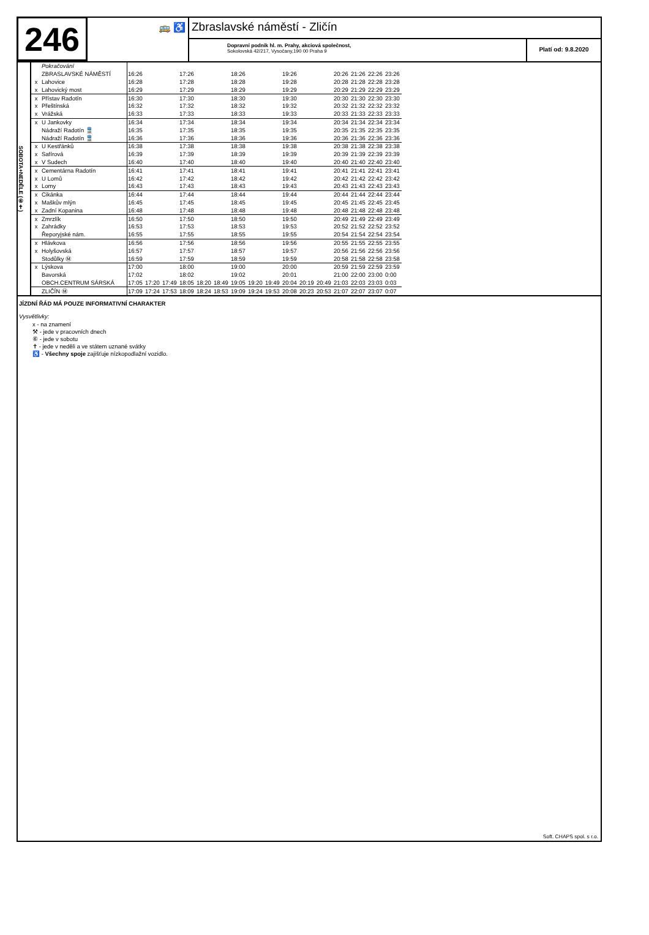246
🚌 ♿
Zbraslavské náměstí - Zličín
Dopravní podnik hl. m. Prahy, akciová společnost,
Sokolovská 42/217, Vysočany,190 00 Praha 9
Platí od: 9.8.2020
SOBOTA+NEDĚLE (⑥✝)
| | Pokračování | | | | | | | | | | | | | | | | |
| | ZBRASLAVSKÉ NÁMĚSTÍ | 16:26 | | | 17:26 | | | 18:26 | | | 19:26 | | | 20:26 | 21:26 | 22:26 | 23:26 |
| x | Lahovice | 16:28 | | | 17:28 | | | 18:28 | | | 19:28 | | | 20:28 | 21:28 | 22:28 | 23:28 |
| x | Lahovický most | 16:29 | | | 17:29 | | | 18:29 | | | 19:29 | | | 20:29 | 21:29 | 22:29 | 23:29 |
| x | Přístav Radotín | 16:30 | | | 17:30 | | | 18:30 | | | 19:30 | | | 20:30 | 21:30 | 22:30 | 23:30 |
| x | Přeštínská | 16:32 | | | 17:32 | | | 18:32 | | | 19:32 | | | 20:32 | 21:32 | 22:32 | 23:32 |
| x | Vrážská | 16:33 | | | 17:33 | | | 18:33 | | | 19:33 | | | 20:33 | 21:33 | 22:33 | 23:33 |
| x | U Jankovky | 16:34 | | | 17:34 | | | 18:34 | | | 19:34 | | | 20:34 | 21:34 | 22:34 | 23:34 |
| | Nádraží Radotín 🚆 | 16:35 | | | 17:35 | | | 18:35 | | | 19:35 | | | 20:35 | 21:35 | 22:35 | 23:35 |
| | Nádraží Radotín 🚆 | 16:36 | | | 17:36 | | | 18:36 | | | 19:36 | | | 20:36 | 21:36 | 22:36 | 23:36 |
| x | U Kestřánků | 16:38 | | | 17:38 | | | 18:38 | | | 19:38 | | | 20:38 | 21:38 | 22:38 | 23:38 |
| x | Safírová | 16:39 | | | 17:39 | | | 18:39 | | | 19:39 | | | 20:39 | 21:39 | 22:39 | 23:39 |
| x | V Sudech | 16:40 | | | 17:40 | | | 18:40 | | | 19:40 | | | 20:40 | 21:40 | 22:40 | 23:40 |
| x | Cementárna Radotín | 16:41 | | | 17:41 | | | 18:41 | | | 19:41 | | | 20:41 | 21:41 | 22:41 | 23:41 |
| x | U Lomů | 16:42 | | | 17:42 | | | 18:42 | | | 19:42 | | | 20:42 | 21:42 | 22:42 | 23:42 |
| x | Lomy | 16:43 | | | 17:43 | | | 18:43 | | | 19:43 | | | 20:43 | 21:43 | 22:43 | 23:43 |
| x | Cikánka | 16:44 | | | 17:44 | | | 18:44 | | | 19:44 | | | 20:44 | 21:44 | 22:44 | 23:44 |
| x | Maškův mlýn | 16:45 | | | 17:45 | | | 18:45 | | | 19:45 | | | 20:45 | 21:45 | 22:45 | 23:45 |
| x | Zadní Kopanina | 16:48 | | | 17:48 | | | 18:48 | | | 19:48 | | | 20:48 | 21:48 | 22:48 | 23:48 |
| x | Zmrzlík | 16:50 | | | 17:50 | | | 18:50 | | | 19:50 | | | 20:49 | 21:49 | 22:49 | 23:49 |
| x | Zahrádky | 16:53 | | | 17:53 | | | 18:53 | | | 19:53 | | | 20:52 | 21:52 | 22:52 | 23:52 |
| | Řeporyjské nám. | 16:55 | | | 17:55 | | | 18:55 | | | 19:55 | | | 20:54 | 21:54 | 22:54 | 23:54 |
| x | Hlávkova | 16:56 | | | 17:56 | | | 18:56 | | | 19:56 | | | 20:55 | 21:55 | 22:55 | 23:55 |
| x | Holyšovská | 16:57 | | | 17:57 | | | 18:57 | | | 19:57 | | | 20:56 | 21:56 | 22:56 | 23:56 |
| | Stodůlky Ⓜ | 16:59 | | | 17:59 | | | 18:59 | | | 19:59 | | | 20:58 | 21:58 | 22:58 | 23:58 |
| x | Lýskova | 17:00 | | | 18:00 | | | 19:00 | | | 20:00 | | | 20:59 | 21:59 | 22:59 | 23:59 |
| | Bavorská | 17:02 | | | 18:02 | | | 19:02 | | | 20:01 | | | 21:00 | 22:00 | 23:00 | 0:00 |
| | OBCH.CENTRUM SÁRSKÁ | 17:05 | 17:20 | 17:49 | 18:05 | 18:20 | 18:49 | 19:05 | 19:20 | 19:49 | 20:04 | 20:19 | 20:49 | 21:03 | 22:03 | 23:03 | 0:03 |
| | ZLIČÍN Ⓜ | 17:09 | 17:24 | 17:53 | 18:09 | 18:24 | 18:53 | 19:09 | 19:24 | 19:53 | 20:08 | 20:23 | 20:53 | 21:07 | 22:07 | 23:07 | 0:07 |
JÍZDNÍ ŘÁD MÁ POUZE INFORMATIVNÍ CHARAKTER
Vysvětlivky:
x - na znamení
⚒ - jede v pracovních dnech
⑥ - jede v sobotu
✝ - jede v neděli a ve státem uznané svátky
♿ - Všechny spoje zajišťuje nízkopodlažní vozidlo.
Soft. CHAPS spol. s r.o.